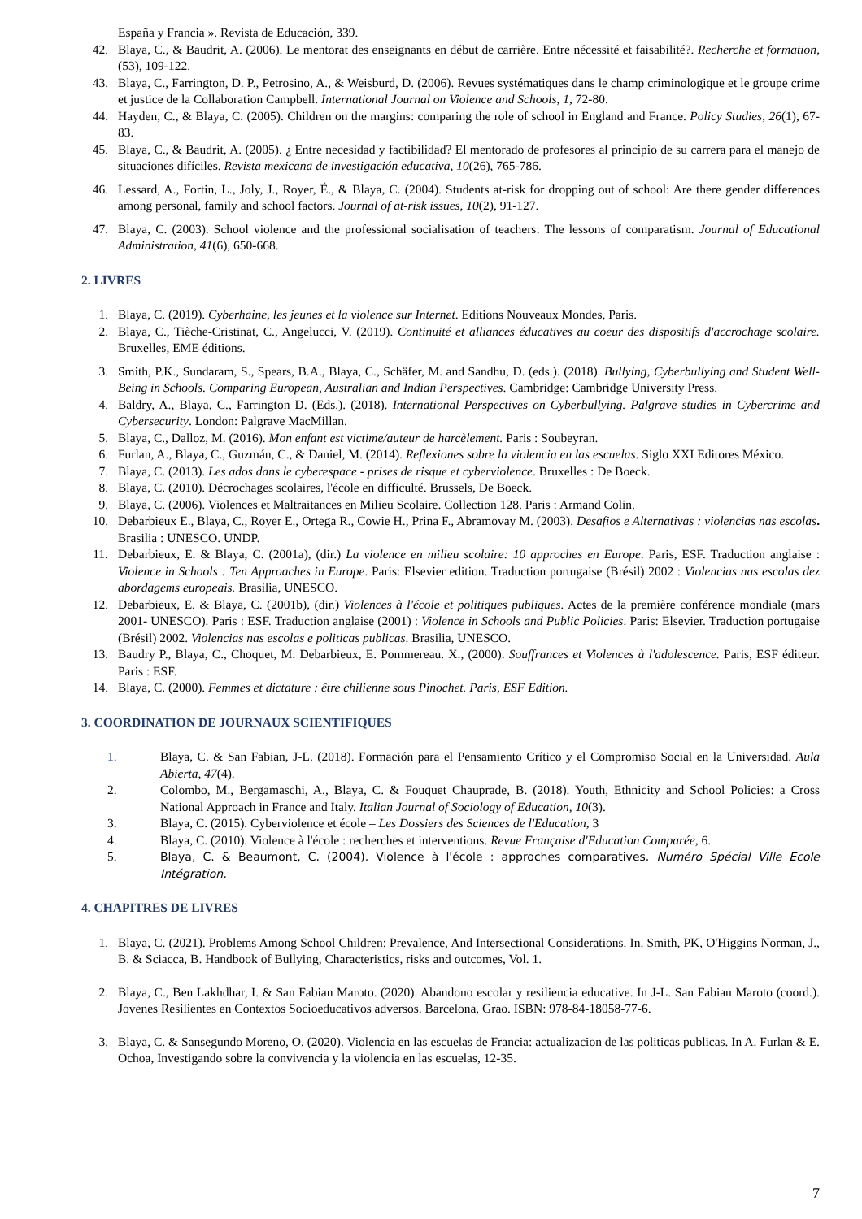España y Francia ». Revista de Educación, 339.
42. Blaya, C., & Baudrit, A. (2006). Le mentorat des enseignants en début de carrière. Entre nécessité et faisabilité?. Recherche et formation, (53), 109-122.
43. Blaya, C., Farrington, D. P., Petrosino, A., & Weisburd, D. (2006). Revues systématiques dans le champ criminologique et le groupe crime et justice de la Collaboration Campbell. International Journal on Violence and Schools, 1, 72-80.
44. Hayden, C., & Blaya, C. (2005). Children on the margins: comparing the role of school in England and France. Policy Studies, 26(1), 67-83.
45. Blaya, C., & Baudrit, A. (2005). ¿ Entre necesidad y factibilidad? El mentorado de profesores al principio de su carrera para el manejo de situaciones difíciles. Revista mexicana de investigación educativa, 10(26), 765-786.
46. Lessard, A., Fortin, L., Joly, J., Royer, É., & Blaya, C. (2004). Students at-risk for dropping out of school: Are there gender differences among personal, family and school factors. Journal of at-risk issues, 10(2), 91-127.
47. Blaya, C. (2003). School violence and the professional socialisation of teachers: The lessons of comparatism. Journal of Educational Administration, 41(6), 650-668.
2. LIVRES
1. Blaya, C. (2019). Cyberhaine, les jeunes et la violence sur Internet. Editions Nouveaux Mondes, Paris.
2. Blaya, C., Tièche-Cristinat, C., Angelucci, V. (2019). Continuité et alliances éducatives au coeur des dispositifs d'accrochage scolaire. Bruxelles, EME éditions.
3. Smith, P.K., Sundaram, S., Spears, B.A., Blaya, C., Schäfer, M. and Sandhu, D. (eds.). (2018). Bullying, Cyberbullying and Student Well-Being in Schools. Comparing European, Australian and Indian Perspectives. Cambridge: Cambridge University Press.
4. Baldry, A., Blaya, C., Farrington D. (Eds.). (2018). International Perspectives on Cyberbullying. Palgrave studies in Cybercrime and Cybersecurity. London: Palgrave MacMillan.
5. Blaya, C., Dalloz, M. (2016). Mon enfant est victime/auteur de harcèlement. Paris : Soubeyran.
6. Furlan, A., Blaya, C., Guzmán, C., & Daniel, M. (2014). Reflexiones sobre la violencia en las escuelas. Siglo XXI Editores México.
7. Blaya, C. (2013). Les ados dans le cyberespace - prises de risque et cyberviolence. Bruxelles : De Boeck.
8. Blaya, C. (2010). Décrochages scolaires, l'école en difficulté. Brussels, De Boeck.
9. Blaya, C. (2006). Violences et Maltraitances en Milieu Scolaire. Collection 128. Paris : Armand Colin.
10. Debarbieux E., Blaya, C., Royer E., Ortega R., Cowie H., Prina F., Abramovay M. (2003). Desafios e Alternativas : violencias nas escolas. Brasilia : UNESCO. UNDP.
11. Debarbieux, E. & Blaya, C. (2001a), (dir.) La violence en milieu scolaire: 10 approches en Europe. Paris, ESF. Traduction anglaise : Violence in Schools : Ten Approaches in Europe. Paris: Elsevier edition. Traduction portugaise (Brésil) 2002 : Violencias nas escolas dez abordagems europeais. Brasilia, UNESCO.
12. Debarbieux, E. & Blaya, C. (2001b), (dir.) Violences à l'école et politiques publiques. Actes de la première conférence mondiale (mars 2001- UNESCO). Paris : ESF. Traduction anglaise (2001) : Violence in Schools and Public Policies. Paris: Elsevier. Traduction portugaise (Brésil) 2002. Violencias nas escolas e politicas publicas. Brasilia, UNESCO.
13. Baudry P., Blaya, C., Choquet, M. Debarbieux, E. Pommereau. X., (2000). Souffrances et Violences à l'adolescence. Paris, ESF éditeur. Paris : ESF.
14. Blaya, C. (2000). Femmes et dictature : être chilienne sous Pinochet. Paris, ESF Edition.
3. COORDINATION DE JOURNAUX SCIENTIFIQUES
1. Blaya, C. & San Fabian, J-L. (2018). Formación para el Pensamiento Crítico y el Compromiso Social en la Universidad. Aula Abierta, 47(4).
2. Colombo, M., Bergamaschi, A., Blaya, C. & Fouquet Chauprade, B. (2018). Youth, Ethnicity and School Policies: a Cross National Approach in France and Italy. Italian Journal of Sociology of Education, 10(3).
3. Blaya, C. (2015). Cyberviolence et école – Les Dossiers des Sciences de l'Education, 3
4. Blaya, C. (2010). Violence à l'école : recherches et interventions. Revue Française d'Education Comparée, 6.
5. Blaya, C. & Beaumont, C. (2004). Violence à l'école : approches comparatives. Numéro Spécial Ville Ecole Intégration.
4. CHAPITRES DE LIVRES
1. Blaya, C. (2021). Problems Among School Children: Prevalence, And Intersectional Considerations. In. Smith, PK, O'Higgins Norman, J., B. & Sciacca, B. Handbook of Bullying, Characteristics, risks and outcomes, Vol. 1.
2. Blaya, C., Ben Lakhdhar, I. & San Fabian Maroto. (2020). Abandono escolar y resiliencia educative. In J-L. San Fabian Maroto (coord.). Jovenes Resilientes en Contextos Socioeducativos adversos. Barcelona, Grao. ISBN: 978-84-18058-77-6.
3. Blaya, C. & Sansegundo Moreno, O. (2020). Violencia en las escuelas de Francia: actualizacion de las politicas publicas. In A. Furlan & E. Ochoa, Investigando sobre la convivencia y la violencia en las escuelas, 12-35.
7